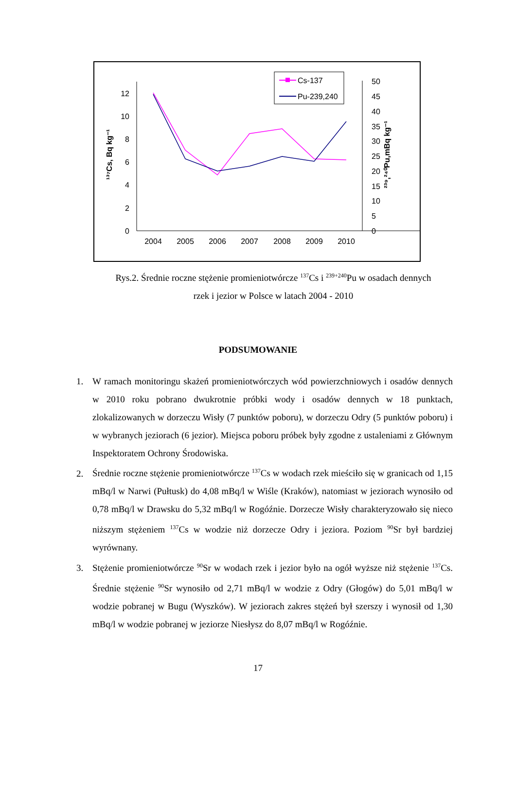0
2
4
6
8
10
12
0
5
10
15
20
25
30
35
40
45
50
2004
2005
2006
2007
2008
2009
2010
¹³⁷Cs, Bq kg⁻¹
²³⁹,²⁴⁰Pu,mBq kg⁻¹
Cs-137
Pu-239,240
Rys.2. Średnie roczne stężenie promieniotwórcze <sup>137</sup>Cs i <sup>239+240</sup>Pu w osadach dennych
rzek i jezior w Polsce w latach 2004 - 2010
PODSUMOWANIE
1. W ramach monitoringu skażeń promieniotwórczych wód powierzchniowych i osadów dennych w 2010 roku pobrano dwukrotnie próbki wody i osadów dennych w 18 punktach, zlokalizowanych w dorzeczu Wisły (7 punktów poboru), w dorzeczu Odry (5 punktów poboru) i w wybranych jeziorach (6 jezior). Miejsca poboru próbek były zgodne z ustaleniami z Głównym Inspektoratem Ochrony Środowiska.
2. Średnie roczne stężenie promieniotwórcze <sup>137</sup>Cs w wodach rzek mieściło się w granicach od 1,15 mBq/l w Narwi (Pułtusk) do 4,08 mBq/l w Wiśle (Kraków), natomiast w jeziorach wynosiło od 0,78 mBq/l w Drawsku do 5,32 mBq/l w Rogóźnie. Dorzecze Wisły charakteryzowało się nieco niższym stężeniem <sup>137</sup>Cs w wodzie niż dorzecze Odry i jeziora. Poziom <sup>90</sup>Sr był bardziej wyrównany.
3. Stężenie promieniotwórcze <sup>90</sup>Sr w wodach rzek i jezior było na ogół wyższe niż stężenie <sup>137</sup>Cs. Średnie stężenie <sup>90</sup>Sr wynosiło od 2,71 mBq/l w wodzie z Odry (Głogów) do 5,01 mBq/l w wodzie pobranej w Bugu (Wyszków). W jeziorach zakres stężeń był szerszy i wynosił od 1,30 mBq/l w wodzie pobranej w jeziorze Niesłysz do 8,07 mBq/l w Rogóźnie.
17